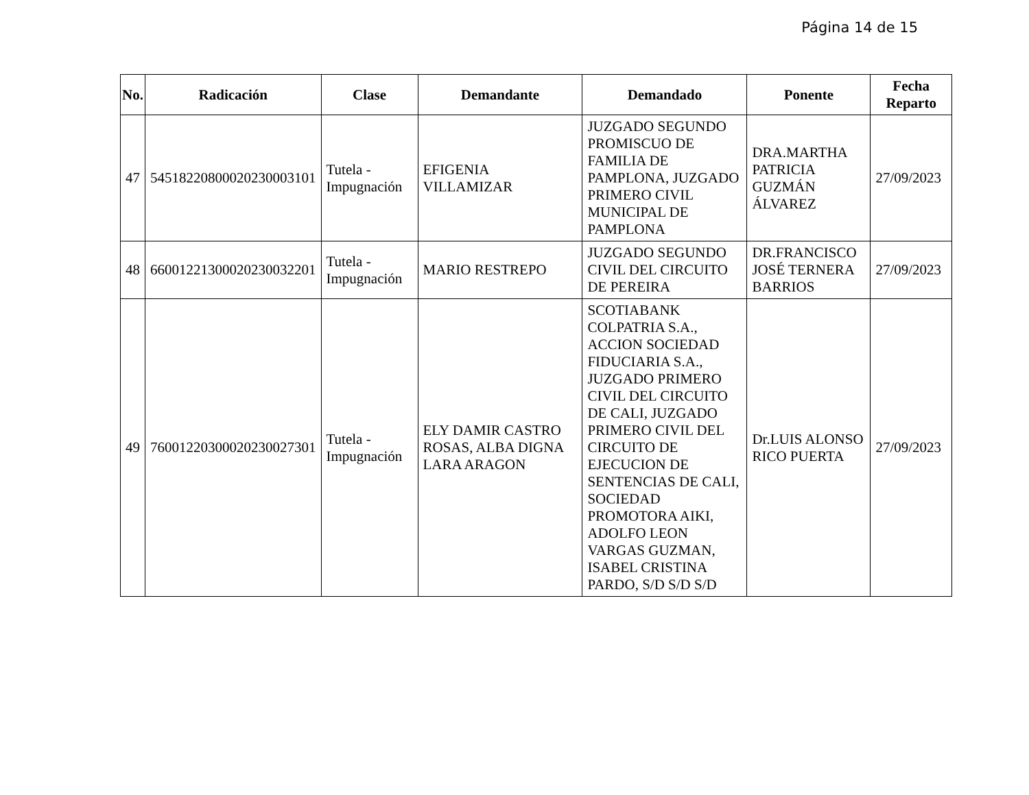Página 14 de 15
| No. | Radicación | Clase | Demandante | Demandado | Ponente | Fecha Reparto |
| --- | --- | --- | --- | --- | --- | --- |
| 47 | 54518220800020230003101 | Tutela - Impugnación | EFIGENIA VILLAMIZAR | JUZGADO SEGUNDO PROMISCUO DE FAMILIA DE PAMPLONA, JUZGADO PRIMERO CIVIL MUNICIPAL DE PAMPLONA | DRA.MARTHA PATRICIA GUZMÁN ÁLVAREZ | 27/09/2023 |
| 48 | 66001221300020230032201 | Tutela - Impugnación | MARIO RESTREPO | JUZGADO SEGUNDO CIVIL DEL CIRCUITO DE PEREIRA | DR.FRANCISCO JOSÉ TERNERA BARRIOS | 27/09/2023 |
| 49 | 76001220300020230027301 | Tutela - Impugnación | ELY DAMIR CASTRO ROSAS, ALBA DIGNA LARA ARAGON | SCOTIABANK COLPATRIA S.A., ACCION SOCIEDAD FIDUCIARIA S.A., JUZGADO PRIMERO CIVIL DEL CIRCUITO DE CALI, JUZGADO PRIMERO CIVIL DEL CIRCUITO DE EJECUCION DE SENTENCIAS DE CALI, SOCIEDAD PROMOTORA AIKI, ADOLFO LEON VARGAS GUZMAN, ISABEL CRISTINA PARDO, S/D S/D S/D | Dr.LUIS ALONSO RICO PUERTA | 27/09/2023 |